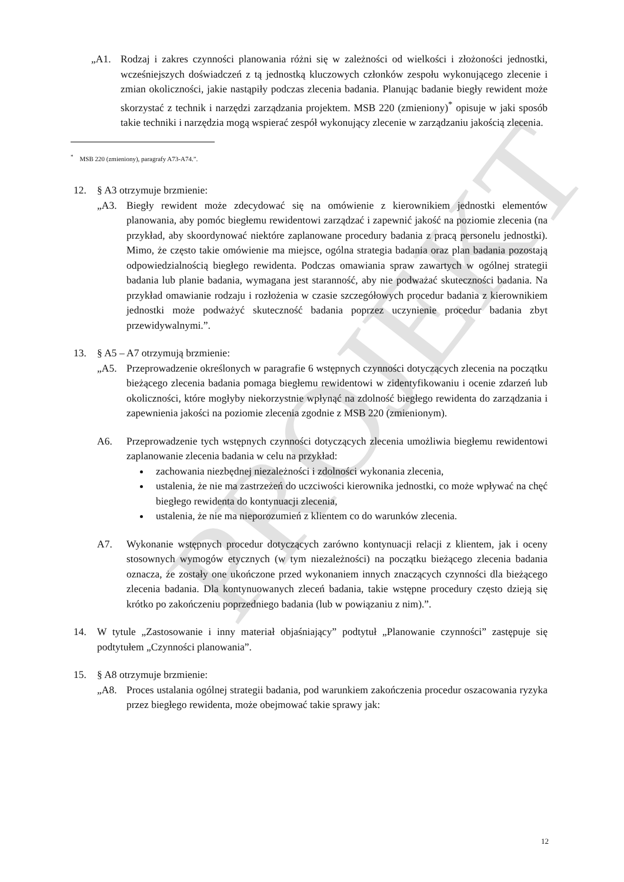PROJEKT
„A1. Rodzaj i zakres czynności planowania różni się w zależności od wielkości i złożoności jednostki, wcześniejszych doświadczeń z tą jednostką kluczowych członków zespołu wykonującego zlecenie i zmian okoliczności, jakie nastąpiły podczas zlecenia badania. Planując badanie biegły rewident może skorzystać z technik i narzędzi zarządzania projektem. MSB 220 (zmieniony)<sup>*</sup> opisuje w jaki sposób takie techniki i narzędzia mogą wspierać zespół wykonujący zlecenie w zarządzaniu jakością zlecenia.
<sup>*</sup> MSB 220 (zmieniony), paragrafy A73-A74.”.
12. § A3 otrzymuje brzmienie:
„A3. Biegły rewident może zdecydować się na omówienie z kierownikiem jednostki elementów planowania, aby pomóc biegłemu rewidentowi zarządzać i zapewnić jakość na poziomie zlecenia (na przykład, aby skoordynować niektóre zaplanowane procedury badania z pracą personelu jednostki). Mimo, że często takie omówienie ma miejsce, ogólna strategia badania oraz plan badania pozostają odpowiedzialnością biegłego rewidenta. Podczas omawiania spraw zawartych w ogólnej strategii badania lub planie badania, wymagana jest staranność, aby nie podważać skuteczności badania. Na przykład omawianie rodzaju i rozłożenia w czasie szczegółowych procedur badania z kierownikiem jednostki może podważyć skuteczność badania poprzez uczynienie procedur badania zbyt przewidywalnymi.”.
13. § A5 – A7 otrzymują brzmienie:
„A5. Przeprowadzenie określonych w paragrafie 6 wstępnych czynności dotyczących zlecenia na początku bieżącego zlecenia badania pomaga biegłemu rewidentowi w zidentyfikowaniu i ocenie zdarzeń lub okoliczności, które mogłyby niekorzystnie wpłynąć na zdolność biegłego rewidenta do zarządzania i zapewnienia jakości na poziomie zlecenia zgodnie z MSB 220 (zmienionym).
A6. Przeprowadzenie tych wstępnych czynności dotyczących zlecenia umożliwia biegłemu rewidentowi zaplanowanie zlecenia badania w celu na przykład:
zachowania niezbędnej niezależności i zdolności wykonania zlecenia,
ustalenia, że nie ma zastrzeżeń do uczciwości kierownika jednostki, co może wpływać na chęć biegłego rewidenta do kontynuacji zlecenia,
ustalenia, że nie ma nieporozumień z klientem co do warunków zlecenia.
A7. Wykonanie wstępnych procedur dotyczących zarówno kontynuacji relacji z klientem, jak i oceny stosownych wymogów etycznych (w tym niezależności) na początku bieżącego zlecenia badania oznacza, że zostały one ukończone przed wykonaniem innych znaczących czynności dla bieżącego zlecenia badania. Dla kontynuowanych zleceń badania, takie wstępne procedury często dzieją się krótko po zakończeniu poprzedniego badania (lub w powiązaniu z nim).”.
14. W tytule „Zastosowanie i inny materiał objaśniający” podtytuł „Planowanie czynności” zastępuje się podtytułem „Czynności planowania”.
15. § A8 otrzymuje brzmienie:
„A8. Proces ustalania ogólnej strategii badania, pod warunkiem zakończenia procedur oszacowania ryzyka przez biegłego rewidenta, może obejmować takie sprawy jak:
12